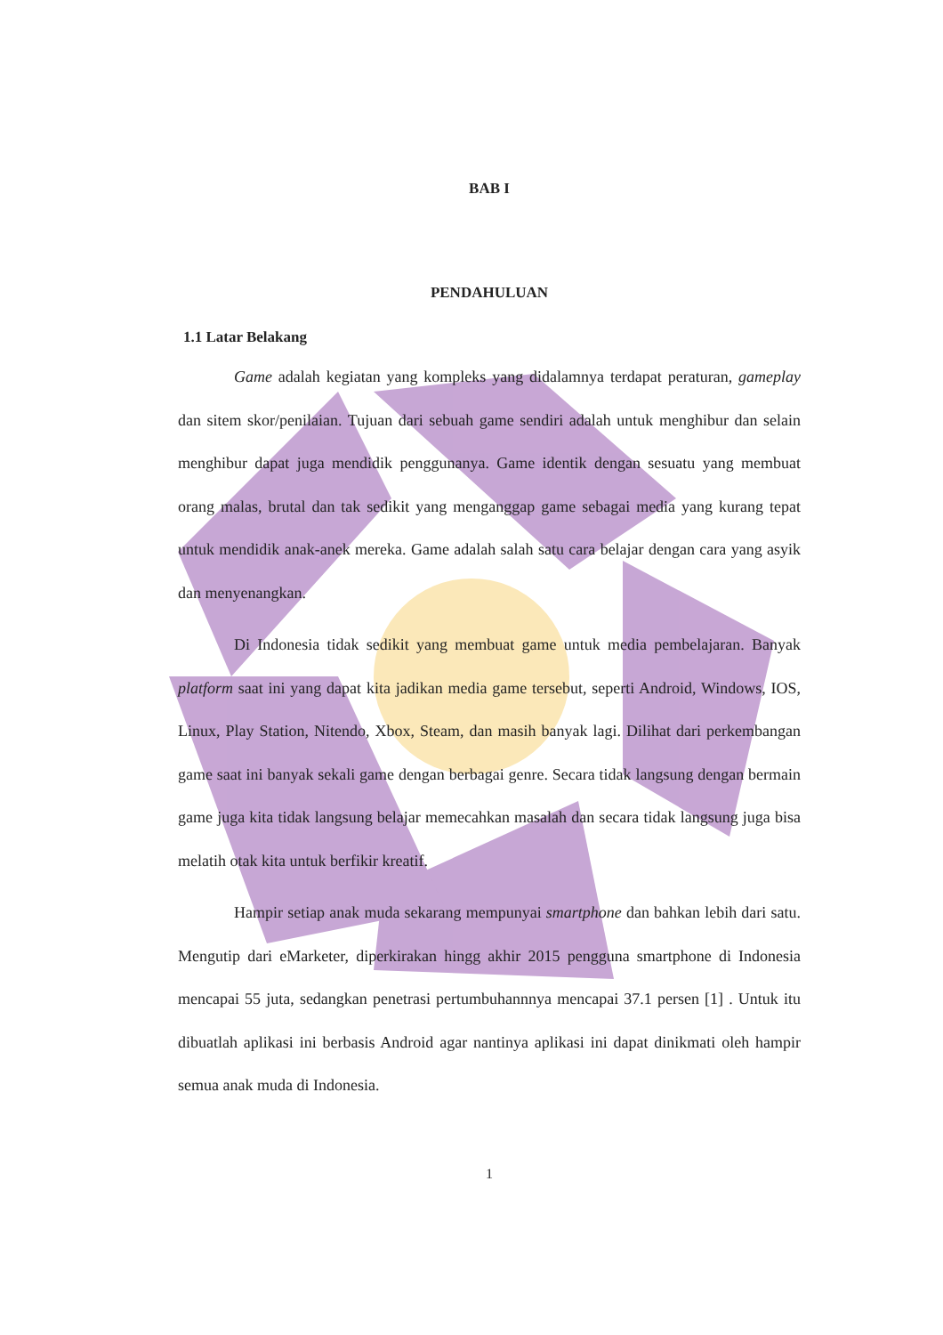BAB I
PENDAHULUAN
1.1 Latar Belakang
Game adalah kegiatan yang kompleks yang didalamnya terdapat peraturan, gameplay dan sitem skor/penilaian. Tujuan dari sebuah game sendiri adalah untuk menghibur dan selain menghibur dapat juga mendidik penggunanya. Game identik dengan sesuatu yang membuat orang malas, brutal dan tak sedikit yang menganggap game sebagai media yang kurang tepat untuk mendidik anak-anek mereka. Game adalah salah satu cara belajar dengan cara yang asyik dan menyenangkan.
Di Indonesia tidak sedikit yang membuat game untuk media pembelajaran. Banyak platform saat ini yang dapat kita jadikan media game tersebut, seperti Android, Windows, IOS, Linux, Play Station, Nitendo, Xbox, Steam, dan masih banyak lagi. Dilihat dari perkembangan game saat ini banyak sekali game dengan berbagai genre. Secara tidak langsung dengan bermain game juga kita tidak langsung belajar memecahkan masalah dan secara tidak langsung juga bisa melatih otak kita untuk berfikir kreatif.
Hampir setiap anak muda sekarang mempunyai smartphone dan bahkan lebih dari satu. Mengutip dari eMarketer, diperkirakan hingg akhir 2015 pengguna smartphone di Indonesia mencapai 55 juta, sedangkan penetrasi pertumbuhannnya mencapai 37.1 persen [1] . Untuk itu dibuatlah aplikasi ini berbasis Android agar nantinya aplikasi ini dapat dinikmati oleh hampir semua anak muda di Indonesia.
1